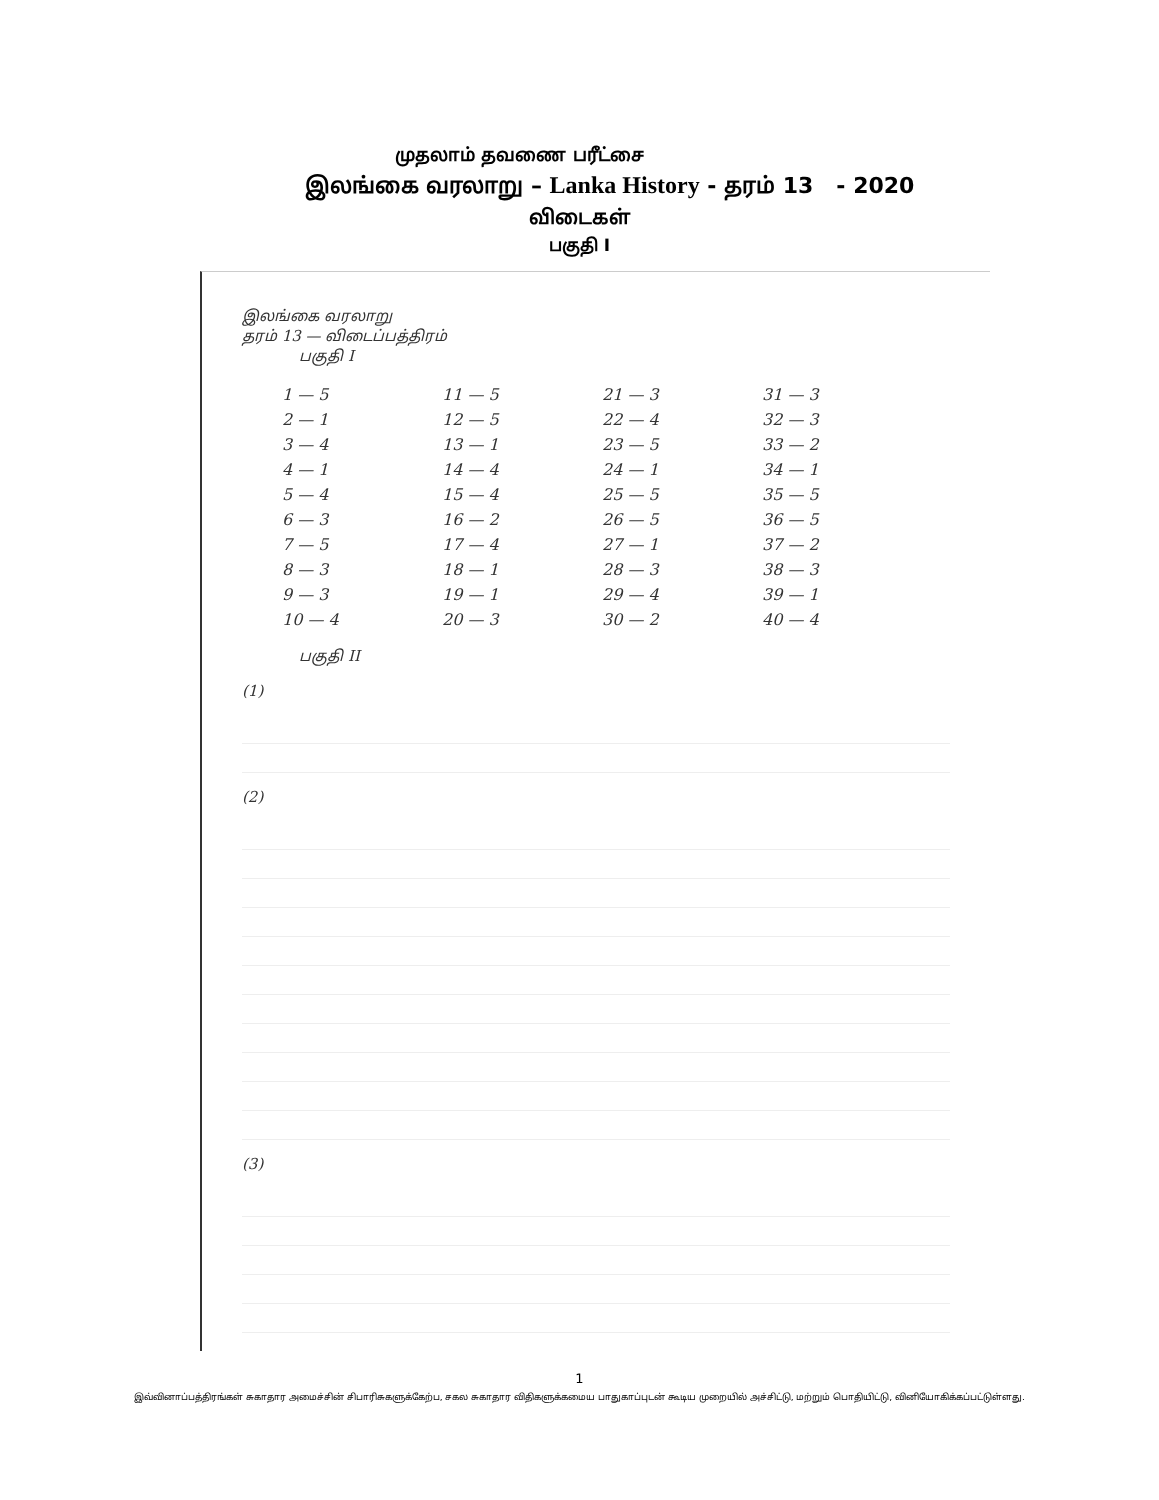முதலாம் தவணை பரீட்சை
இலங்கை வரலாறு – Lanka History - தரம் 13 - 2020
விடைகள்
பகுதி I
இலங்கை வரலாறு
தரம் 13 — விடைப்பத்திரம்
பகுதி I
| 1 — 5 | 11 — 5 | 21 — 3 | 31 — 3 |
| 2 — 1 | 12 — 5 | 22 — 4 | 32 — 3 |
| 3 — 4 | 13 — 1 | 23 — 5 | 33 — 2 |
| 4 — 1 | 14 — 4 | 24 — 1 | 34 — 1 |
| 5 — 4 | 15 — 4 | 25 — 5 | 35 — 5 |
| 6 — 3 | 16 — 2 | 26 — 5 | 36 — 5 |
| 7 — 5 | 17 — 4 | 27 — 1 | 37 — 2 |
| 8 — 3 | 18 — 1 | 28 — 3 | 38 — 3 |
| 9 — 3 | 19 — 1 | 29 — 4 | 39 — 1 |
| 10 — 4 | 20 — 3 | 30 — 2 | 40 — 4 |
பகுதி II
(1)
(2)
(3)
1
இவ்வினாப்பத்திரங்கள் சுகாதார அமைச்சின் சிபாரிசுகளுக்கேற்ப, சகல சுகாதார விதிகளுக்கமைய பாதுகாப்புடன் கூடிய முறையில் அச்சிட்டு, மற்றும் பொதியிட்டு, வினியோகிக்கப்பட்டுள்ளது.